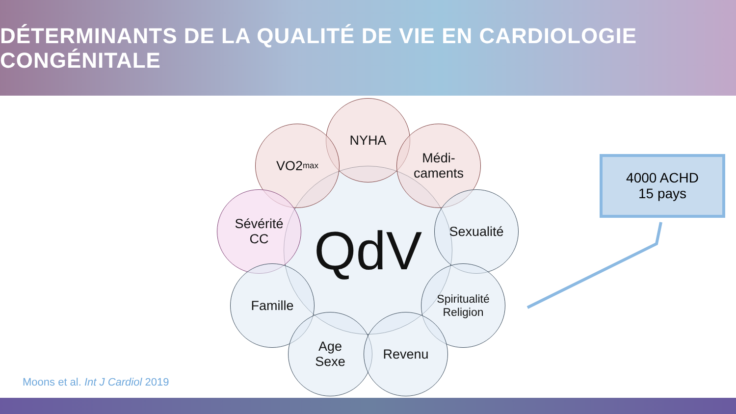DÉTERMINANTS DE LA QUALITÉ DE VIE EN CARDIOLOGIE CONGÉNITALE
QdV
NYHA
VO2<sub>max</sub>
Médi-
caments
Sévérité
CC
Sexualité
Famille
Spiritualité
Religion
Age
Sexe
Revenu
4000 ACHD
15 pays
Moons et al. Int J Cardiol 2019